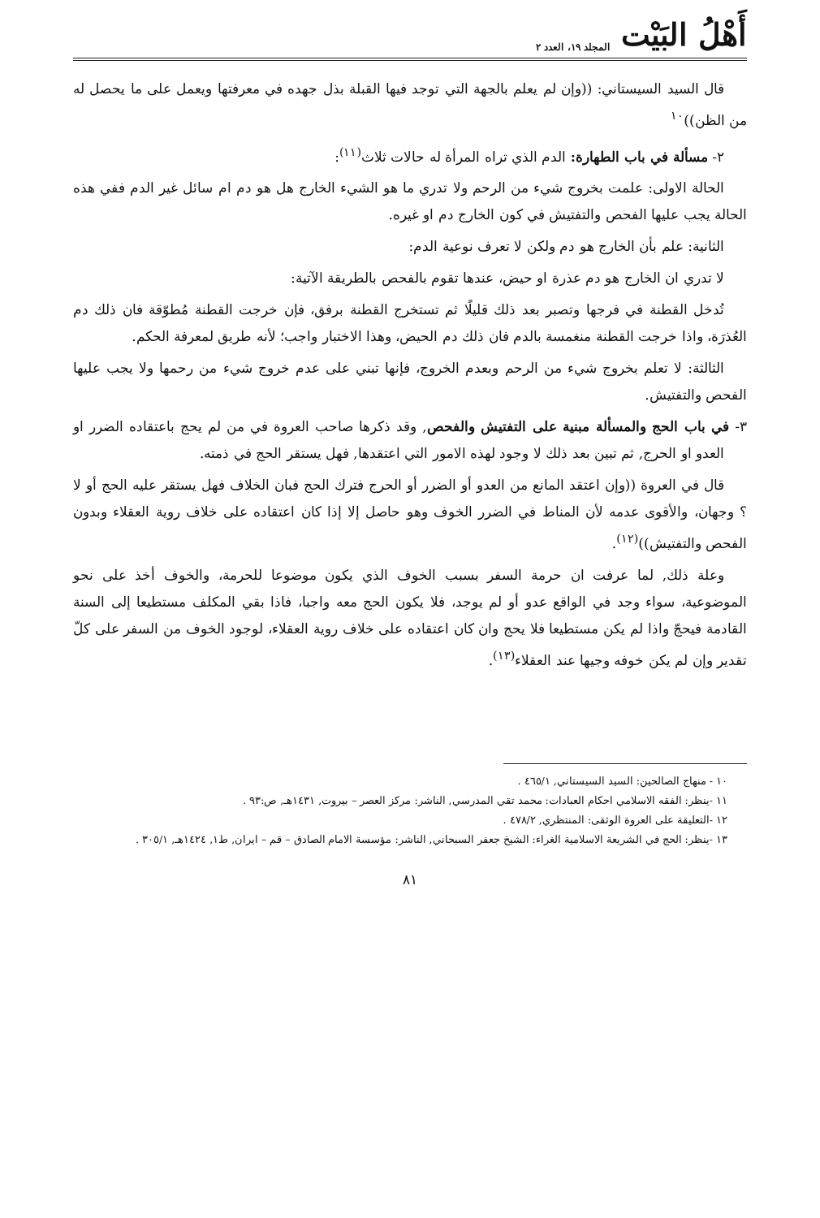أَهْلُ البَيْت المجلد ١٩، العدد ٢
قال السيد السيستاني: ((وإن لم يعلم بالجهة التي توجد فيها القبلة بذل جهده في معرفتها ويعمل على ما يحصل له من الظن))<sup>١٠</sup>
٢- مسألة في باب الطهارة: الدم الذي تراه المرأة له حالات ثلاث<sup>(١١)</sup>:
الحالة الاولى: علمت بخروج شيء من الرحم ولا تدري ما هو الشيء الخارج هل هو دم ام سائل غير الدم ففي هذه الحالة يجب عليها الفحص والتفتيش في كون الخارج دم او غيره.
الثانية: علم بأن الخارج هو دم ولكن لا تعرف نوعية الدم:
لا تدري ان الخارج هو دم عذرة او حيض، عندها تقوم بالفحص بالطريقة الآتية:
تُدخل القطنة في فرجها وتصبر بعد ذلك قليلًا ثم تستخرج القطنة برفق، فإن خرجت القطنة مُطوّقة فان ذلك دم العُذرَة، واذا خرجت القطنة منغمسة بالدم فان ذلك دم الحيض، وهذا الاختبار واجب؛ لأنه طريق لمعرفة الحكم.
الثالثة: لا تعلم بخروج شيء من الرحم وبعدم الخروج، فإنها تبني على عدم خروج شيء من رحمها ولا يجب عليها الفحص والتفتيش.
٣- في باب الحج والمسألة مبنية على التفتيش والفحص, وقد ذكرها صاحب العروة في من لم يحج باعتقاده الضرر او العدو او الحرج, ثم تبين بعد ذلك لا وجود لهذه الامور التي اعتقدها, فهل يستقر الحج في ذمته.
قال في العروة ((وإن اعتقد المانع من العدو أو الضرر أو الحرج فترك الحج فبان الخلاف فهل يستقر عليه الحج أو لا ؟ وجهان، والأقوى عدمه لأن المناط في الضرر الخوف وهو حاصل إلا إذا كان اعتقاده على خلاف روية العقلاء وبدون الفحص والتفتيش))<sup>(١٢)</sup>.
وعلة ذلك, لما عرفت ان حرمة السفر بسبب الخوف الذي يكون موضوعا للحرمة، والخوف أخذ على نحو الموضوعية، سواء وجد في الواقع عدو أو لم يوجد، فلا يكون الحج معه واجبا، فاذا بقي المكلف مستطيعا إلى السنة القادمة فيحجّ واذا لم يكن مستطيعا فلا يحج وان كان اعتقاده على خلاف روية العقلاء، لوجود الخوف من السفر على كلّ تقدير وإن لم يكن خوفه وجيها عند العقلاء<sup>(١٣)</sup>.
١٠ - منهاج الصالحين: السيد السيستاني, ٤٦٥/١ .
١١ -ينظر: الفقه الاسلامي احكام العبادات: محمد تقي المدرسي, الناشر: مركز العصر – بيروت, ١٤٣١هـ, ص:٩٣ .
١٢ -التعليقة على العروة الوثقى: المنتظري, ٤٧٨/٢ .
١٣ -ينظر: الحج في الشريعة الاسلامية الغراء: الشيخ جعفر السبحاني, الناشر: مؤسسة الامام الصادق – قم – ايران, ط١, ١٤٢٤هـ, ٣٠٥/١ .
٨١